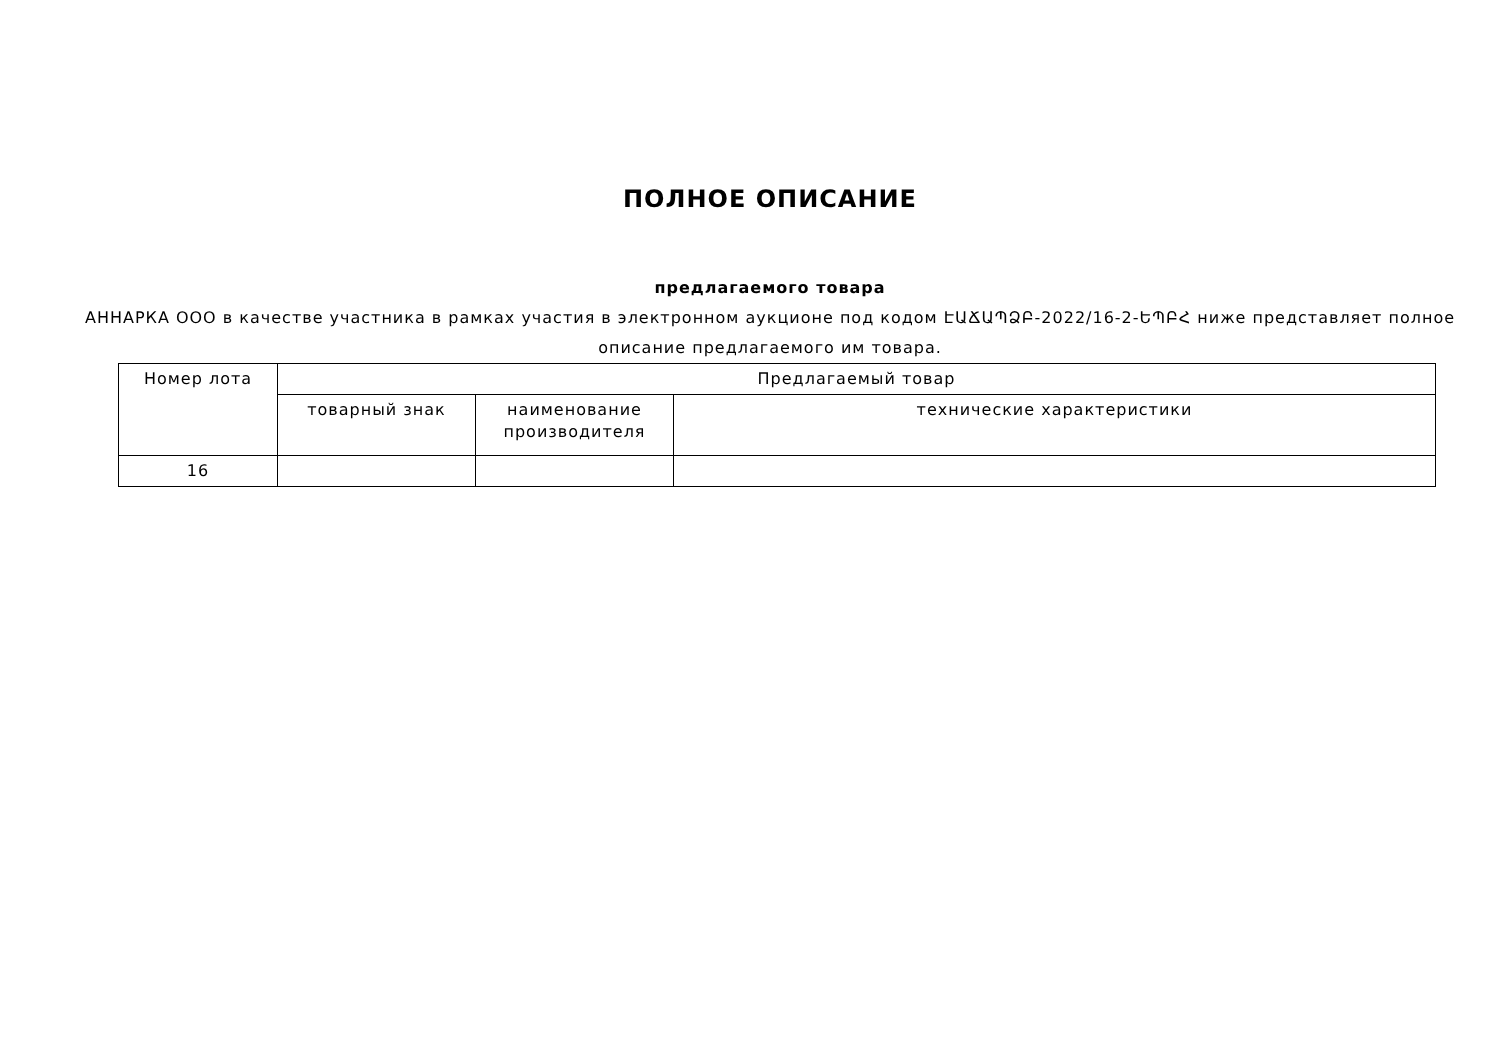ПОЛНОЕ ОПИСАНИЕ
предлагаемого товара
АННАРКА ООО в качестве участника в рамках участия в электронном аукционе под кодом ԷԱՃԱՊՁԲ-2022/16-2-ԵՊԲՀ ниже представляет полное описание предлагаемого им товара.
| Номер лота | Предлагаемый товар | | |
| --- | --- | --- | --- |
| | товарный знак | наименование производителя | технические характеристики |
| 16 | | | |